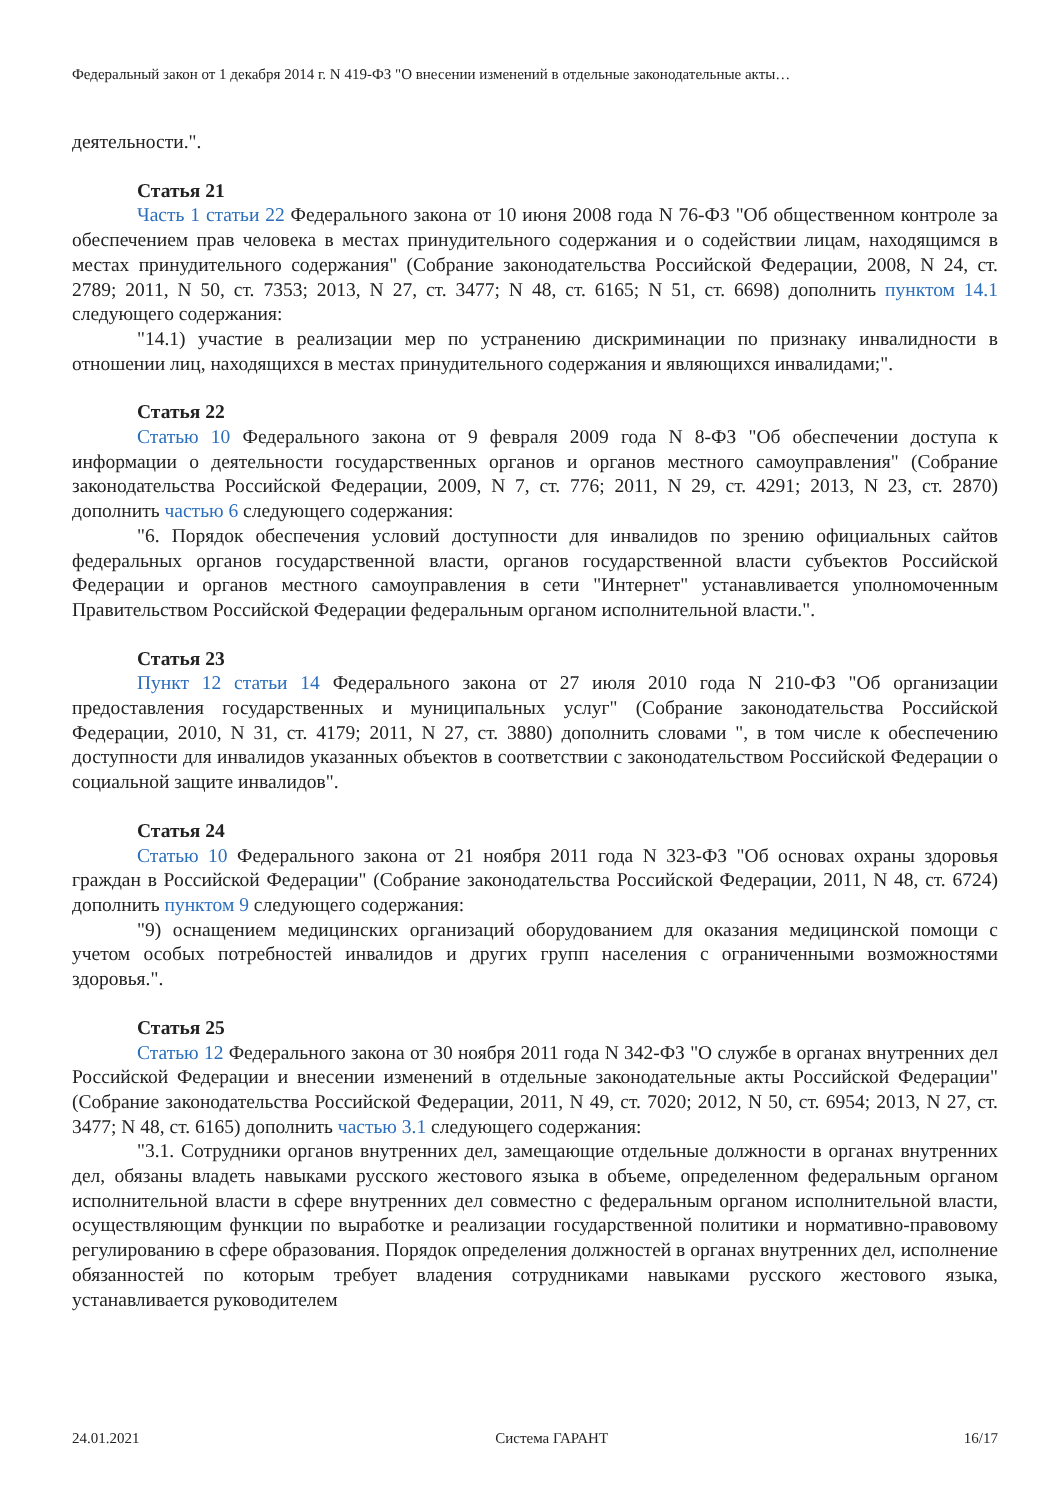Федеральный закон от 1 декабря 2014 г. N 419-ФЗ "О внесении изменений в отдельные законодательные акты…
деятельности.".
Статья 21
Часть 1 статьи 22 Федерального закона от 10 июня 2008 года N 76-ФЗ "Об общественном контроле за обеспечением прав человека в местах принудительного содержания и о содействии лицам, находящимся в местах принудительного содержания" (Собрание законодательства Российской Федерации, 2008, N 24, ст. 2789; 2011, N 50, ст. 7353; 2013, N 27, ст. 3477; N 48, ст. 6165; N 51, ст. 6698) дополнить пунктом 14.1 следующего содержания:
"14.1) участие в реализации мер по устранению дискриминации по признаку инвалидности в отношении лиц, находящихся в местах принудительного содержания и являющихся инвалидами;".
Статья 22
Статью 10 Федерального закона от 9 февраля 2009 года N 8-ФЗ "Об обеспечении доступа к информации о деятельности государственных органов и органов местного самоуправления" (Собрание законодательства Российской Федерации, 2009, N 7, ст. 776; 2011, N 29, ст. 4291; 2013, N 23, ст. 2870) дополнить частью 6 следующего содержания:
"6. Порядок обеспечения условий доступности для инвалидов по зрению официальных сайтов федеральных органов государственной власти, органов государственной власти субъектов Российской Федерации и органов местного самоуправления в сети "Интернет" устанавливается уполномоченным Правительством Российской Федерации федеральным органом исполнительной власти.".
Статья 23
Пункт 12 статьи 14 Федерального закона от 27 июля 2010 года N 210-ФЗ "Об организации предоставления государственных и муниципальных услуг" (Собрание законодательства Российской Федерации, 2010, N 31, ст. 4179; 2011, N 27, ст. 3880) дополнить словами ", в том числе к обеспечению доступности для инвалидов указанных объектов в соответствии с законодательством Российской Федерации о социальной защите инвалидов".
Статья 24
Статью 10 Федерального закона от 21 ноября 2011 года N 323-ФЗ "Об основах охраны здоровья граждан в Российской Федерации" (Собрание законодательства Российской Федерации, 2011, N 48, ст. 6724) дополнить пунктом 9 следующего содержания:
"9) оснащением медицинских организаций оборудованием для оказания медицинской помощи с учетом особых потребностей инвалидов и других групп населения с ограниченными возможностями здоровья.".
Статья 25
Статью 12 Федерального закона от 30 ноября 2011 года N 342-ФЗ "О службе в органах внутренних дел Российской Федерации и внесении изменений в отдельные законодательные акты Российской Федерации" (Собрание законодательства Российской Федерации, 2011, N 49, ст. 7020; 2012, N 50, ст. 6954; 2013, N 27, ст. 3477; N 48, ст. 6165) дополнить частью 3.1 следующего содержания:
"3.1. Сотрудники органов внутренних дел, замещающие отдельные должности в органах внутренних дел, обязаны владеть навыками русского жестового языка в объеме, определенном федеральным органом исполнительной власти в сфере внутренних дел совместно с федеральным органом исполнительной власти, осуществляющим функции по выработке и реализации государственной политики и нормативно-правовому регулированию в сфере образования. Порядок определения должностей в органах внутренних дел, исполнение обязанностей по которым требует владения сотрудниками навыками русского жестового языка, устанавливается руководителем
24.01.2021 Система ГАРАНТ 16/17